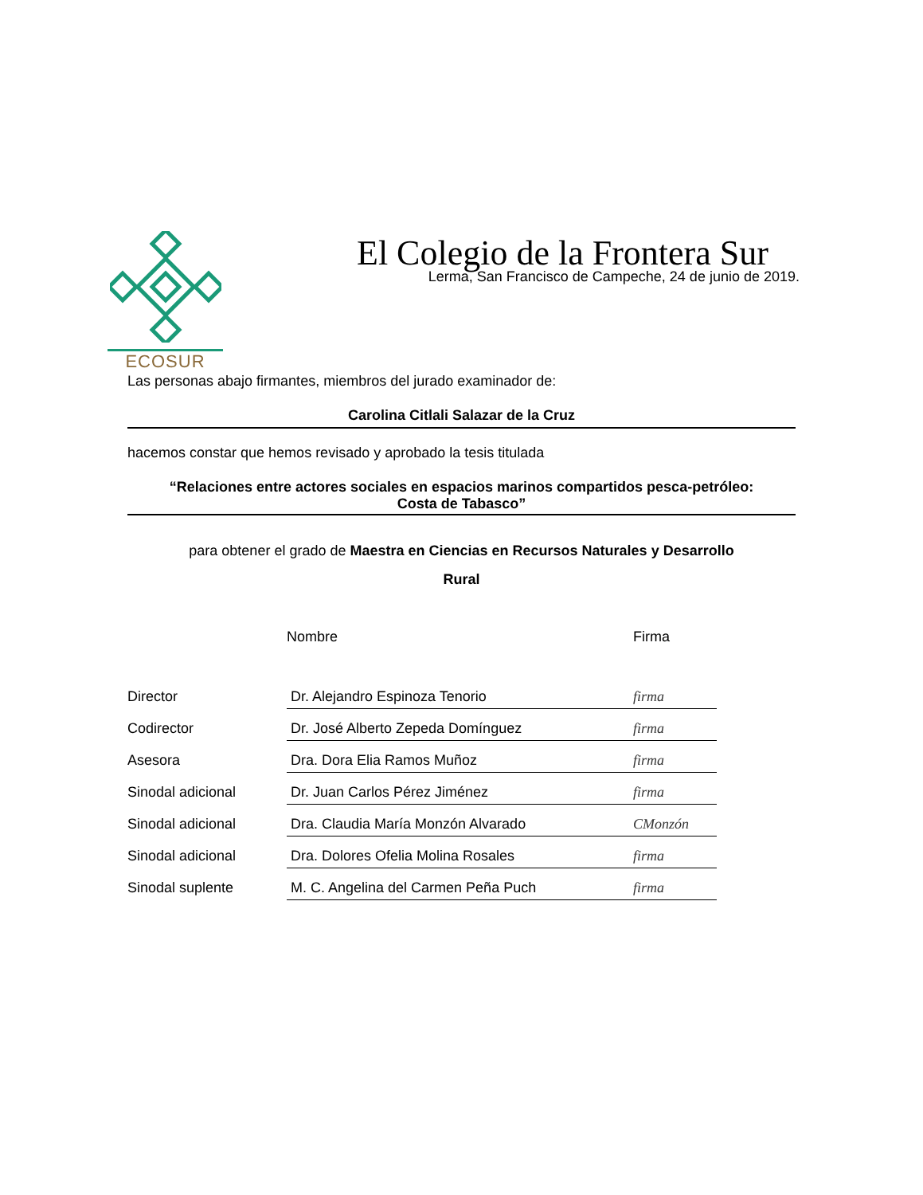ECOSUR
El Colegio de la Frontera Sur
Lerma, San Francisco de Campeche, 24 de junio de 2019.
Las personas abajo firmantes, miembros del jurado examinador de:
Carolina Citlali Salazar de la Cruz
hacemos constar que hemos revisado y aprobado la tesis titulada
“Relaciones entre actores sociales en espacios marinos compartidos pesca-petróleo:
Costa de Tabasco”
para obtener el grado de Maestra en Ciencias en Recursos Naturales y Desarrollo
Rural
| | Nombre | Firma |
| Director | Dr. Alejandro Espinoza Tenorio | firma |
| Codirector | Dr. José Alberto Zepeda Domínguez | firma |
| Asesora | Dra. Dora Elia Ramos Muñoz | firma |
| Sinodal adicional | Dr. Juan Carlos Pérez Jiménez | firma |
| Sinodal adicional | Dra. Claudia María Monzón Alvarado | CMonzón |
| Sinodal adicional | Dra. Dolores Ofelia Molina Rosales | firma |
| Sinodal suplente | M. C. Angelina del Carmen Peña Puch | firma |